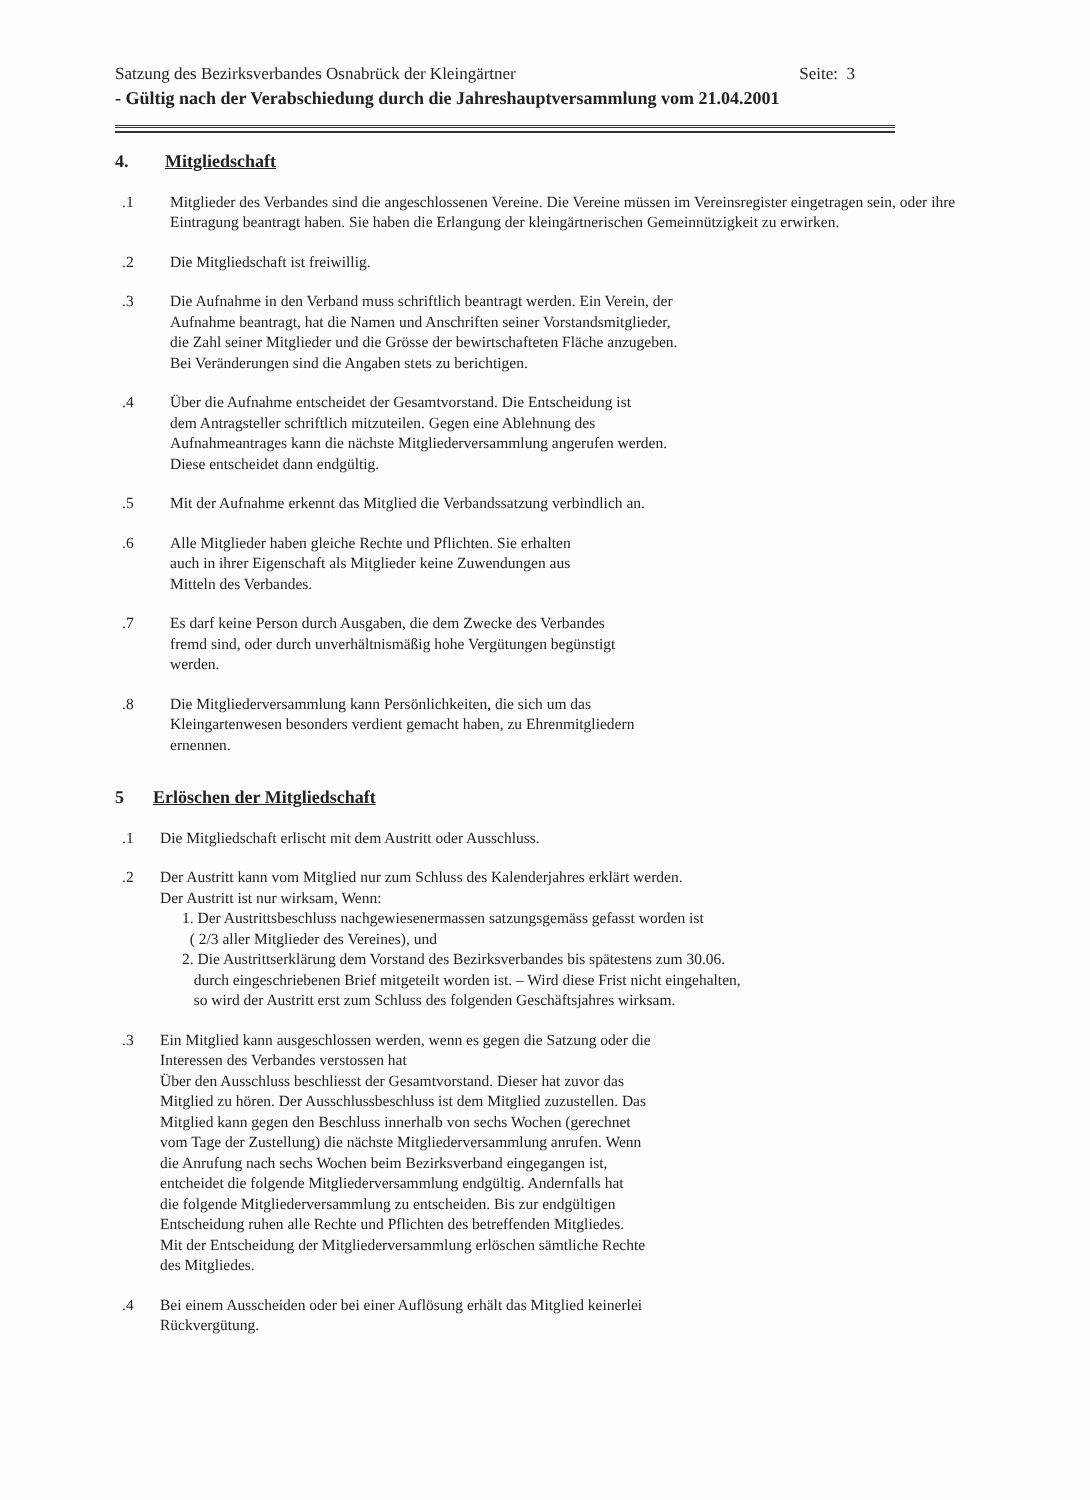Satzung des Bezirksverbandes Osnabrück der Kleingärtner Seite: 3
- Gültig nach der Verabschiedung durch die Jahreshauptversammlung vom 21.04.2001
4. Mitgliedschaft
.1 Mitglieder des Verbandes sind die angeschlossenen Vereine. Die Vereine müssen im Vereinsregister eingetragen sein, oder ihre Eintragung beantragt haben. Sie haben die Erlangung der kleingärtnerischen Gemeinnützigkeit zu erwirken.
.2 Die Mitgliedschaft ist freiwillig.
.3 Die Aufnahme in den Verband muss schriftlich beantragt werden. Ein Verein, der
Aufnahme beantragt, hat die Namen und Anschriften seiner Vorstandsmitglieder,
die Zahl seiner Mitglieder und die Grösse der bewirtschafteten Fläche anzugeben.
Bei Veränderungen sind die Angaben stets zu berichtigen.
.4 Über die Aufnahme entscheidet der Gesamtvorstand. Die Entscheidung ist
dem Antragsteller schriftlich mitzuteilen. Gegen eine Ablehnung des
Aufnahmeantrages kann die nächste Mitgliederversammlung angerufen werden.
Diese entscheidet dann endgültig.
.5 Mit der Aufnahme erkennt das Mitglied die Verbandssatzung verbindlich an.
.6 Alle Mitglieder haben gleiche Rechte und Pflichten. Sie erhalten
auch in ihrer Eigenschaft als Mitglieder keine Zuwendungen aus
Mitteln des Verbandes.
.7 Es darf keine Person durch Ausgaben, die dem Zwecke des Verbandes
fremd sind, oder durch unverhältnismäßig hohe Vergütungen begünstigt
werden.
.8 Die Mitgliederversammlung kann Persönlichkeiten, die sich um das
Kleingartenwesen besonders verdient gemacht haben, zu Ehrenmitgliedern
ernennen.
5 Erlöschen der Mitgliedschaft
.1 Die Mitgliedschaft erlischt mit dem Austritt oder Ausschluss.
.2 Der Austritt kann vom Mitglied nur zum Schluss des Kalenderjahres erklärt werden.
Der Austritt ist nur wirksam, Wenn:
1. Der Austrittsbeschluss nachgewiesenermassen satzungsgemäss gefasst worden ist
( 2/3 aller Mitglieder des Vereines), und
2. Die Austrittserklärung dem Vorstand des Bezirksverbandes bis spätestens zum 30.06.
durch eingeschriebenen Brief mitgeteilt worden ist. – Wird diese Frist nicht eingehalten,
so wird der Austritt erst zum Schluss des folgenden Geschäftsjahres wirksam.
.3 Ein Mitglied kann ausgeschlossen werden, wenn es gegen die Satzung oder die
Interessen des Verbandes verstossen hat
Über den Ausschluss beschliesst der Gesamtvorstand. Dieser hat zuvor das
Mitglied zu hören. Der Ausschlussbeschluss ist dem Mitglied zuzustellen. Das
Mitglied kann gegen den Beschluss innerhalb von sechs Wochen (gerechnet
vom Tage der Zustellung) die nächste Mitgliederversammlung anrufen. Wenn
die Anrufung nach sechs Wochen beim Bezirksverband eingegangen ist,
entcheidet die folgende Mitgliederversammlung endgültig. Andernfalls hat
die folgende Mitgliederversammlung zu entscheiden. Bis zur endgültigen
Entscheidung ruhen alle Rechte und Pflichten des betreffenden Mitgliedes.
Mit der Entscheidung der Mitgliederversammlung erlöschen sämtliche Rechte
des Mitgliedes.
.4 Bei einem Ausscheiden oder bei einer Auflösung erhält das Mitglied keinerlei
Rückvergütung.